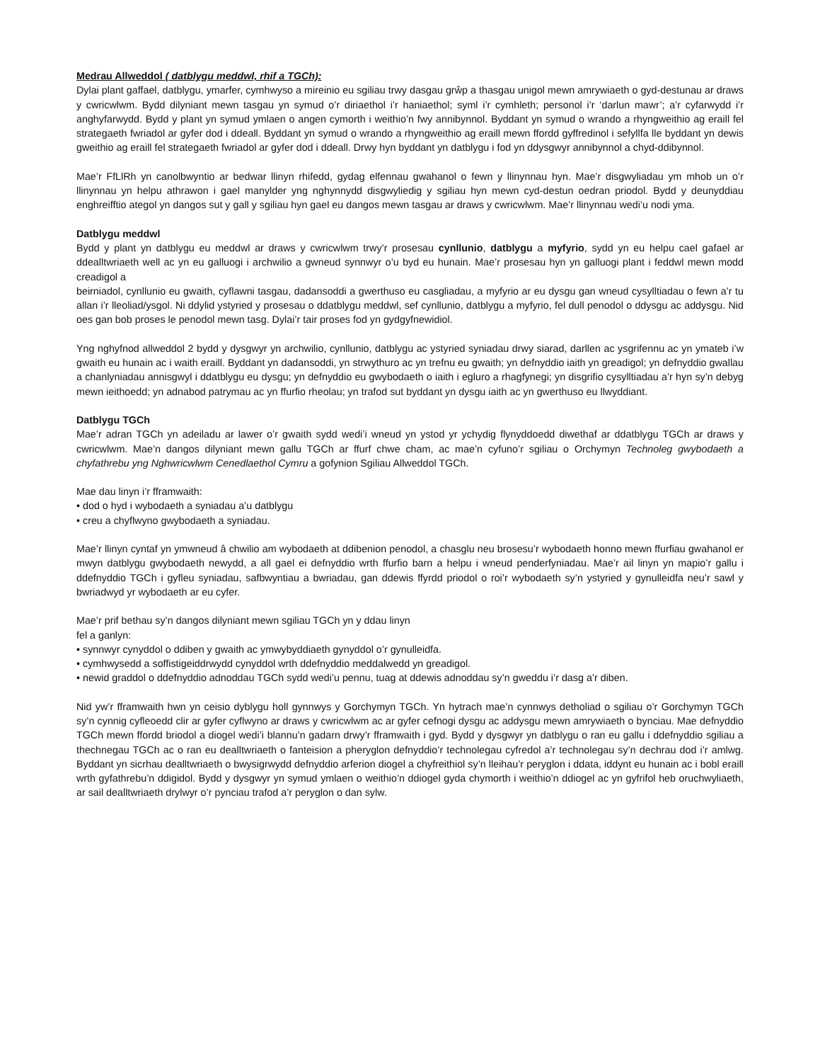Medrau Allweddol ( datblygu meddwl, rhif a TGCh):
Dylai plant gaffael, datblygu, ymarfer, cymhwyso a mireinio eu sgiliau trwy dasgau grŵp a thasgau unigol mewn amrywiaeth o gyd-destunau ar draws y cwricwlwm. Bydd dilyniant mewn tasgau yn symud o’r diriaethol i’r haniaethol; syml i’r cymhleth; personol i’r ‘darlun mawr’; a’r cyfarwydd i’r anghyfarwydd. Bydd y plant yn symud ymlaen o angen cymorth i weithio’n fwy annibynnol. Byddant yn symud o wrando a rhyngweithio ag eraill fel strategaeth fwriadol ar gyfer dod i ddeall. Byddant yn symud o wrando a rhyngweithio ag eraill mewn ffordd gyffredinol i sefyllfa lle byddant yn dewis gweithio ag eraill fel strategaeth fwriadol ar gyfer dod i ddeall. Drwy hyn byddant yn datblygu i fod yn ddysgwyr annibynnol a chyd-ddibynnol.
Mae’r FfLlRh yn canolbwyntio ar bedwar llinyn rhifedd, gydag elfennau gwahanol o fewn y llinynnau hyn. Mae’r disgwyliadau ym mhob un o’r llinynnau yn helpu athrawon i gael manylder yng nghynnydd disgwyliedig y sgiliau hyn mewn cyd-destun oedran priodol. Bydd y deunyddiau enghreifftio ategol yn dangos sut y gall y sgiliau hyn gael eu dangos mewn tasgau ar draws y cwricwlwm. Mae’r llinynnau wedi’u nodi yma.
Datblygu meddwl
Bydd y plant yn datblygu eu meddwl ar draws y cwricwlwm trwy’r prosesau cynllunio, datblygu a myfyrio, sydd yn eu helpu cael gafael ar ddealltwriaeth well ac yn eu galluogi i archwilio a gwneud synnwyr o’u byd eu hunain. Mae’r prosesau hyn yn galluogi plant i feddwl mewn modd creadigol a
beirniadol, cynllunio eu gwaith, cyflawni tasgau, dadansoddi a gwerthuso eu casgliadau, a myfyrio ar eu dysgu gan wneud cysylltiadau o fewn a’r tu allan i’r lleoliad/ysgol. Ni ddylid ystyried y prosesau o ddatblygu meddwl, sef cynllunio, datblygu a myfyrio, fel dull penodol o ddysgu ac addysgu. Nid oes gan bob proses le penodol mewn tasg. Dylai’r tair proses fod yn gydgyfnewidiol.
Yng nghyfnod allweddol 2 bydd y dysgwyr yn archwilio, cynllunio, datblygu ac ystyried syniadau drwy siarad, darllen ac ysgrifennu ac yn ymateb i’w gwaith eu hunain ac i waith eraill. Byddant yn dadansoddi, yn strwythuro ac yn trefnu eu gwaith; yn defnyddio iaith yn greadigol; yn defnyddio gwallau a chanlyniadau annisgwyl i ddatblygu eu dysgu; yn defnyddio eu gwybodaeth o iaith i egluro a rhagfynegi; yn disgrifio cysylltiadau a’r hyn sy’n debyg mewn ieithoedd; yn adnabod patrymau ac yn ffurfio rheolau; yn trafod sut byddant yn dysgu iaith ac yn gwerthuso eu llwyddiant.
Datblygu TGCh
Mae’r adran TGCh yn adeiladu ar lawer o’r gwaith sydd wedi’i wneud yn ystod yr ychydig flynyddoedd diwethaf ar ddatblygu TGCh ar draws y cwricwlwm. Mae’n dangos dilyniant mewn gallu TGCh ar ffurf chwe cham, ac mae’n cyfuno’r sgiliau o Orchymyn Technoleg gwybodaeth a chyfathrebu yng Nghwricwlwm Cenedlaethol Cymru a gofynion Sgiliau Allweddol TGCh.
Mae dau linyn i’r fframwaith:
• dod o hyd i wybodaeth a syniadau a’u datblygu
• creu a chyflwyno gwybodaeth a syniadau.
Mae’r llinyn cyntaf yn ymwneud â chwilio am wybodaeth at ddibenion penodol, a chasglu neu brosesu’r wybodaeth honno mewn ffurfiau gwahanol er mwyn datblygu gwybodaeth newydd, a all gael ei defnyddio wrth ffurfio barn a helpu i wneud penderfyniadau. Mae’r ail linyn yn mapio’r gallu i ddefnyddio TGCh i gyfleu syniadau, safbwyntiau a bwriadau, gan ddewis ffyrdd priodol o roi’r wybodaeth sy’n ystyried y gynulleidfa neu’r sawl y bwriadwyd yr wybodaeth ar eu cyfer.
Mae’r prif bethau sy’n dangos dilyniant mewn sgiliau TGCh yn y ddau linyn
fel a ganlyn:
• synnwyr cynyddol o ddiben y gwaith ac ymwybyddiaeth gynyddol o’r gynulleidfa.
• cymhwysedd a soffistigeiddrwydd cynyddol wrth ddefnyddio meddalwedd yn greadigol.
• newid graddol o ddefnyddio adnoddau TGCh sydd wedi’u pennu, tuag at ddewis adnoddau sy’n gweddu i’r dasg a’r diben.
Nid yw’r fframwaith hwn yn ceisio dyblygu holl gynnwys y Gorchymyn TGCh. Yn hytrach mae’n cynnwys detholiad o sgiliau o’r Gorchymyn TGCh sy’n cynnig cyfleoedd clir ar gyfer cyflwyno ar draws y cwricwlwm ac ar gyfer cefnogi dysgu ac addysgu mewn amrywiaeth o bynciau. Mae defnyddio TGCh mewn ffordd briodol a diogel wedi’i blannu’n gadarn drwy’r fframwaith i gyd. Bydd y dysgwyr yn datblygu o ran eu gallu i ddefnyddio sgiliau a thechnegau TGCh ac o ran eu dealltwriaeth o fanteision a pheryglon defnyddio’r technolegau cyfredol a’r technolegau sy’n dechrau dod i’r amlwg. Byddant yn sicrhau dealltwriaeth o bwysigrwydd defnyddio arferion diogel a chyfreithiol sy’n lleihau’r peryglon i ddata, iddynt eu hunain ac i bobl eraill wrth gyfathrebu’n ddigidol. Bydd y dysgwyr yn symud ymlaen o weithio’n ddiogel gyda chymorth i weithio’n ddiogel ac yn gyfrifol heb oruchwyliaeth, ar sail dealltwriaeth drylwyr o’r pynciau trafod a’r peryglon o dan sylw.